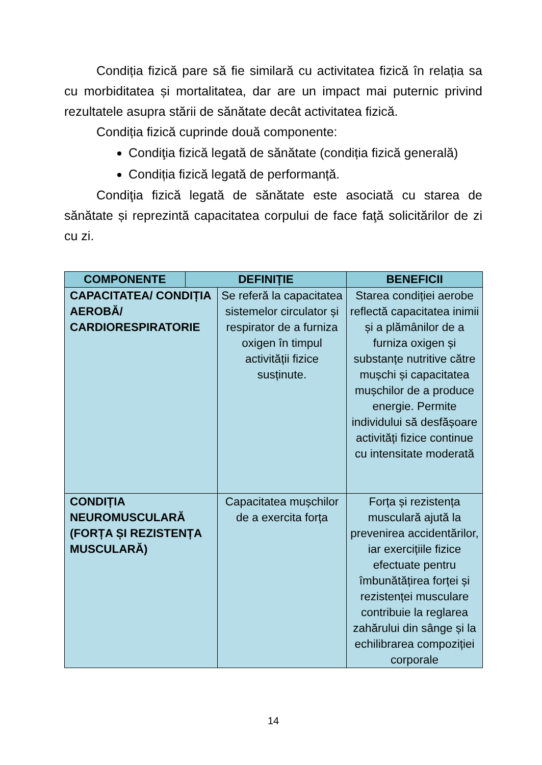Condiția fizică pare să fie similară cu activitatea fizică în relația sa cu morbiditatea și mortalitatea, dar are un impact mai puternic privind rezultatele asupra stării de sănătate decât activitatea fizică.
Condiția fizică cuprinde două componente:
Condiţia fizică legată de sănătate (condiția fizică generală)
Condiția fizică legată de performanță.
Condiţia fizică legată de sănătate este asociată cu starea de sănătate și reprezintă capacitatea corpului de face faţă solicitărilor de zi cu zi.
| COMPONENTE | DEFINIȚIE | | BENEFICII |
| --- | --- | --- | --- |
| CAPACITATEA/ CONDIȚIA AEROBĂ/ CARDIORESPIRATORIE | | Se referă la capacitatea sistemelor circulator și respirator de a furniza oxigen în timpul activității fizice susținute. | Starea condiției aerobe reflectă capacitatea inimii și a plămânilor de a furniza oxigen și substanțe nutritive către mușchi și capacitatea mușchilor de a produce energie. Permite individului să desfășoare activități fizice continue cu intensitate moderată |
| CONDIȚIA NEUROMUSCULARĂ (FORȚA ȘI REZISTENȚA MUSCULARĂ) | | Capacitatea mușchilor de a exercita forța | Forța și rezistența musculară ajută la prevenirea accidentărilor, iar exercițiile fizice efectuate pentru îmbunătățirea forței și rezistenței musculare contribuie la reglarea zahărului din sânge și la echilibrarea compoziției corporale |
14